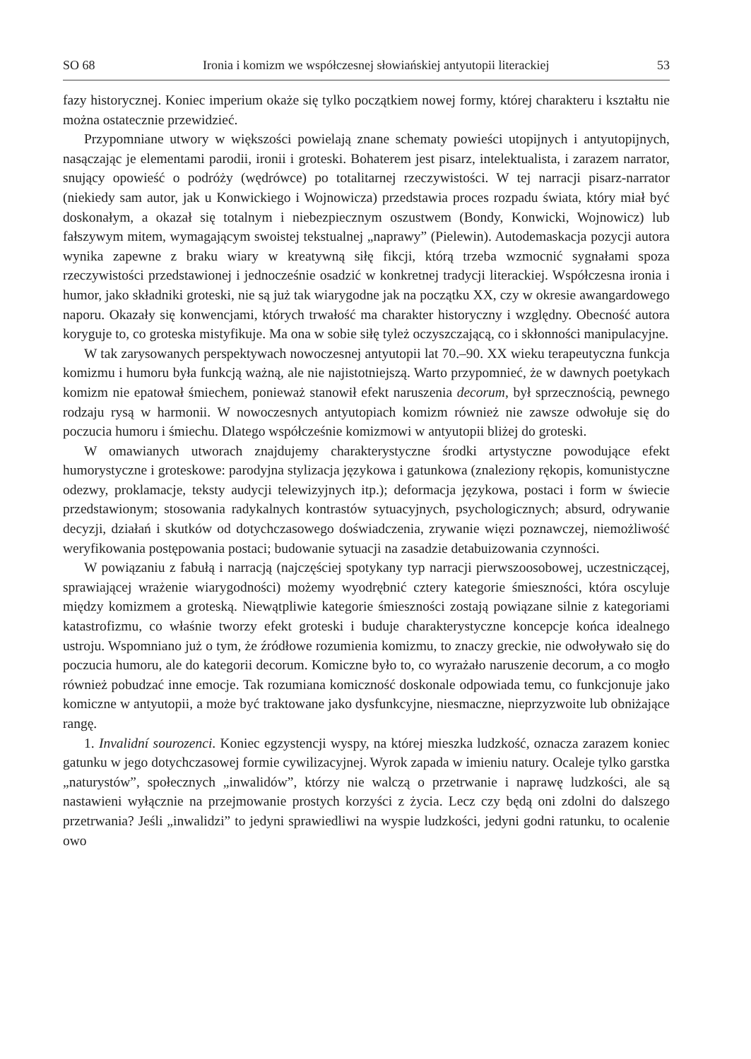SO 68 Ironia i komizm we współczesnej słowiańskiej antyutopii literackiej 53
fazy historycznej. Koniec imperium okaże się tylko początkiem nowej formy, której charakteru i kształtu nie można ostatecznie przewidzieć.
Przypomniane utwory w większości powielają znane schematy powieści utopijnych i antyutopijnych, nasączając je elementami parodii, ironii i groteski. Bohaterem jest pisarz, intelektualista, i zarazem narrator, snujący opowieść o podróży (wędrówce) po totalitarnej rzeczywistości. W tej narracji pisarz-narrator (niekiedy sam autor, jak u Konwickiego i Wojnowicza) przedstawia proces rozpadu świata, który miał być doskonałym, a okazał się totalnym i niebezpiecznym oszustwem (Bondy, Konwicki, Wojnowicz) lub fałszywym mitem, wymagającym swoistej tekstualnej „naprawy” (Pielewin). Autodemaskacja pozycji autora wynika zapewne z braku wiary w kreatywną siłę fikcji, którą trzeba wzmocnić sygnałami spoza rzeczywistości przedstawionej i jednocześnie osadzić w konkretnej tradycji literackiej. Współczesna ironia i humor, jako składniki groteski, nie są już tak wiarygodne jak na początku XX, czy w okresie awangardowego naporu. Okazały się konwencjami, których trwałość ma charakter historyczny i względny. Obecność autora koryguje to, co groteska mistyfikuje. Ma ona w sobie siłę tyleż oczyszczającą, co i skłonności manipulacyjne.
W tak zarysowanych perspektywach nowoczesnej antyutopii lat 70.–90. XX wieku terapeutyczna funkcja komizmu i humoru była funkcją ważną, ale nie najistotniejszą. Warto przypomnieć, że w dawnych poetykach komizm nie epatował śmiechem, ponieważ stanowił efekt naruszenia decorum, był sprzecznością, pewnego rodzaju rysą w harmonii. W nowoczesnych antyutopiach komizm również nie zawsze odwołuje się do poczucia humoru i śmiechu. Dlatego współcześnie komizmowi w antyutopii bliżej do groteski.
W omawianych utworach znajdujemy charakterystyczne środki artystyczne powodujące efekt humorystyczne i groteskowe: parodyjna stylizacja językowa i gatunkowa (znaleziony rękopis, komunistyczne odezwy, proklamacje, teksty audycji telewizyjnych itp.); deformacja językowa, postaci i form w świecie przedstawionym; stosowania radykalnych kontrastów sytuacyjnych, psychologicznych; absurd, odrywanie decyzji, działań i skutków od dotychczasowego doświadczenia, zrywanie więzi poznawczej, niemożliwość weryfikowania postępowania postaci; budowanie sytuacji na zasadzie detabuizowania czynności.
W powiązaniu z fabułą i narracją (najczęściej spotykany typ narracji pierwszoosobowej, uczestniczącej, sprawiającej wrażenie wiarygodności) możemy wyodrębnić cztery kategorie śmieszności, która oscyluje między komizmem a groteską. Niewątpliwie kategorie śmieszności zostają powiązane silnie z kategoriami katastrofizmu, co właśnie tworzy efekt groteski i buduje charakterystyczne koncepcje końca idealnego ustroju. Wspomniano już o tym, że źródłowe rozumienia komizmu, to znaczy greckie, nie odwoływało się do poczucia humoru, ale do kategorii decorum. Komiczne było to, co wyrażało naruszenie decorum, a co mogło również pobudzać inne emocje. Tak rozumiana komiczność doskonale odpowiada temu, co funkcjonuje jako komiczne w antyutopii, a może być traktowane jako dysfunkcyjne, niesmaczne, nieprzyzwoite lub obniżające rangę.
1. Invalidní sourozenci. Koniec egzystencji wyspy, na której mieszka ludzkość, oznacza zarazem koniec gatunku w jego dotychczasowej formie cywilizacyjnej. Wyrok zapada w imieniu natury. Ocaleje tylko garstka „naturystów”, społecznych „inwalidów”, którzy nie walczą o przetrwanie i naprawę ludzkości, ale są nastawieni wyłącznie na przejmowanie prostych korzyści z życia. Lecz czy będą oni zdolni do dalszego przetrwania? Jeśli „inwalidzi” to jedyni sprawiedliwi na wyspie ludzkości, jedyni godni ratunku, to ocalenie owo